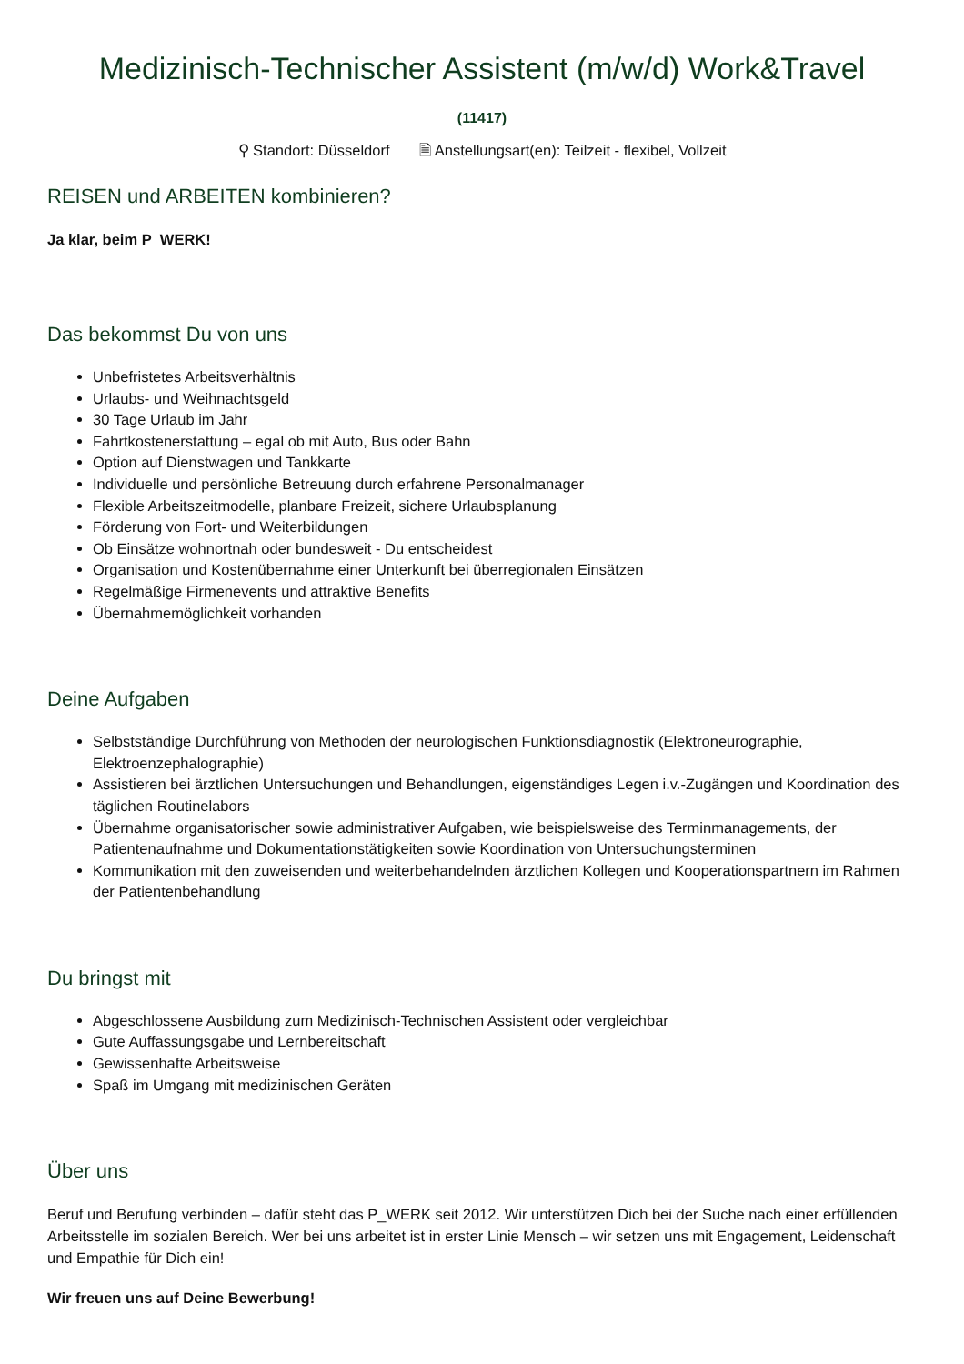Medizinisch-Technischer Assistent (m/w/d) Work&Travel
(11417)
⚲ Standort: Düsseldorf 🗎 Anstellungsart(en): Teilzeit - flexibel, Vollzeit
REISEN und ARBEITEN kombinieren?
Ja klar, beim P_WERK!
Das bekommst Du von uns
Unbefristetes Arbeitsverhältnis
Urlaubs- und Weihnachtsgeld
30 Tage Urlaub im Jahr
Fahrtkostenerstattung – egal ob mit Auto, Bus oder Bahn
Option auf Dienstwagen und Tankkarte
Individuelle und persönliche Betreuung durch erfahrene Personalmanager
Flexible Arbeitszeitmodelle, planbare Freizeit, sichere Urlaubsplanung
Förderung von Fort- und Weiterbildungen
Ob Einsätze wohnortnah oder bundesweit - Du entscheidest
Organisation und Kostenübernahme einer Unterkunft bei überregionalen Einsätzen
Regelmäßige Firmenevents und attraktive Benefits
Übernahmemöglichkeit vorhanden
Deine Aufgaben
Selbstständige Durchführung von Methoden der neurologischen Funktionsdiagnostik (Elektroneurographie, Elektroenzephalographie)
Assistieren bei ärztlichen Untersuchungen und Behandlungen, eigenständiges Legen i.v.-Zugängen und Koordination des täglichen Routinelabors
Übernahme organisatorischer sowie administrativer Aufgaben, wie beispielsweise des Terminmanagements, der Patientenaufnahme und Dokumentationstätigkeiten sowie Koordination von Untersuchungsterminen
Kommunikation mit den zuweisenden und weiterbehandelnden ärztlichen Kollegen und Kooperationspartnern im Rahmen der Patientenbehandlung
Du bringst mit
Abgeschlossene Ausbildung zum Medizinisch-Technischen Assistent oder vergleichbar
Gute Auffassungsgabe und Lernbereitschaft
Gewissenhafte Arbeitsweise
Spaß im Umgang mit medizinischen Geräten
Über uns
Beruf und Berufung verbinden – dafür steht das P_WERK seit 2012. Wir unterstützen Dich bei der Suche nach einer erfüllenden Arbeitsstelle im sozialen Bereich. Wer bei uns arbeitet ist in erster Linie Mensch – wir setzen uns mit Engagement, Leidenschaft und Empathie für Dich ein!
Wir freuen uns auf Deine Bewerbung!